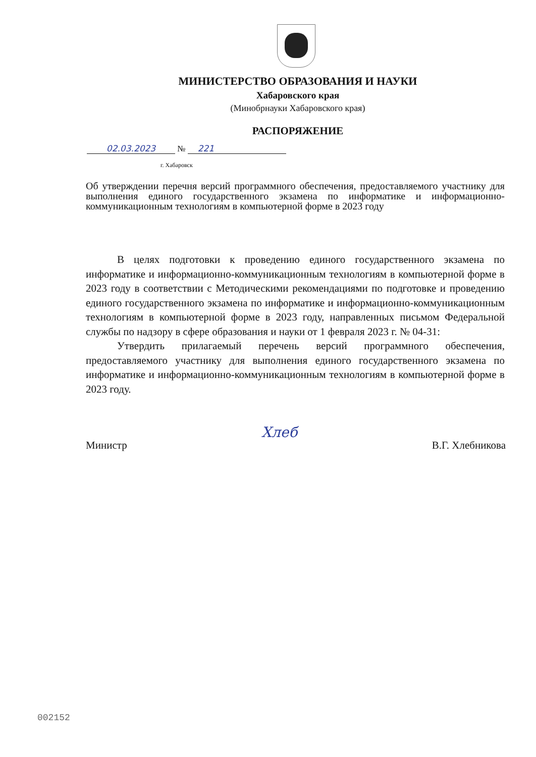МИНИСТЕРСТВО ОБРАЗОВАНИЯ И НАУКИ
Хабаровского края
(Минобрнауки Хабаровского края)
РАСПОРЯЖЕНИЕ
02.03.2023 № 221
г. Хабаровск
Об утверждении перечня версий программного обеспечения, предоставляемого участнику для выполнения единого государственного экзамена по информатике и информационно-коммуникационным технологиям в компьютерной форме в 2023 году
В целях подготовки к проведению единого государственного экзамена по информатике и информационно-коммуникационным технологиям в компьютерной форме в 2023 году в соответствии с Методическими рекомендациями по подготовке и проведению единого государственного экзамена по информатике и информационно-коммуникационным технологиям в компьютерной форме в 2023 году, направленных письмом Федеральной службы по надзору в сфере образования и науки от 1 февраля 2023 г. № 04-31:
Утвердить прилагаемый перечень версий программного обеспечения, предоставляемого участнику для выполнения единого государственного экзамена по информатике и информационно-коммуникационным технологиям в компьютерной форме в 2023 году.
Министр Хлеб В.Г. Хлебникова
002152